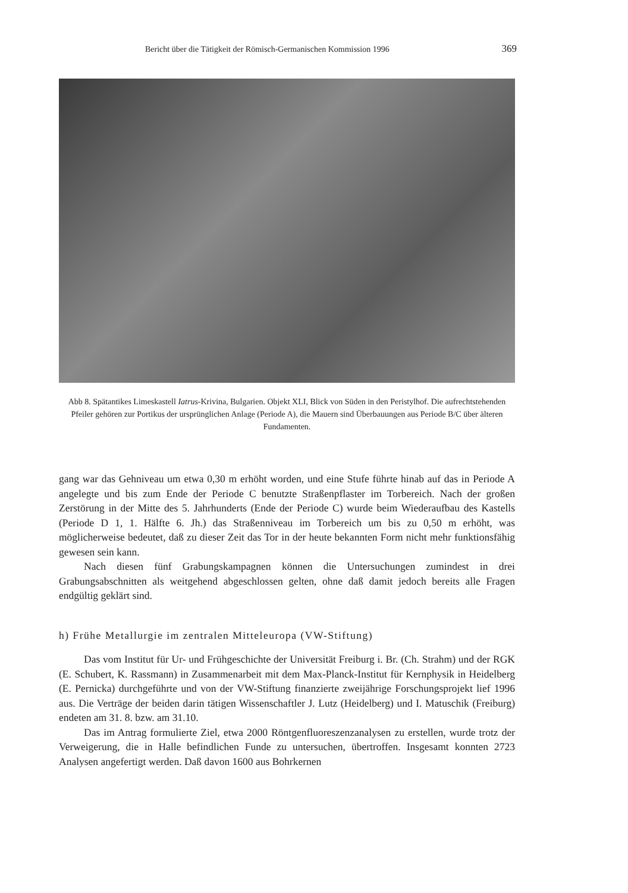Bericht über die Tätigkeit der Römisch-Germanischen Kommission 1996 369
Abb 8. Spätantikes Limeskastell Iatrus-Krivina, Bulgarien. Objekt XLI, Blick von Süden in den Peristylhof. Die aufrechtstehenden Pfeiler gehören zur Portikus der ursprünglichen Anlage (Periode A), die Mauern sind Überbauungen aus Periode B/C über älteren Fundamenten.
gang war das Gehniveau um etwa 0,30 m erhöht worden, und eine Stufe führte hinab auf das in Periode A angelegte und bis zum Ende der Periode C benutzte Straßenpflaster im Torbereich. Nach der großen Zerstörung in der Mitte des 5. Jahrhunderts (Ende der Periode C) wurde beim Wiederaufbau des Kastells (Periode D 1, 1. Hälfte 6. Jh.) das Straßenniveau im Torbereich um bis zu 0,50 m erhöht, was möglicherweise bedeutet, daß zu dieser Zeit das Tor in der heute bekannten Form nicht mehr funktionsfähig gewesen sein kann.
Nach diesen fünf Grabungskampagnen können die Untersuchungen zumindest in drei Grabungsabschnitten als weitgehend abgeschlossen gelten, ohne daß damit jedoch bereits alle Fragen endgültig geklärt sind.
h) Frühe Metallurgie im zentralen Mitteleuropa (VW-Stiftung)
Das vom Institut für Ur- und Frühgeschichte der Universität Freiburg i. Br. (Ch. Strahm) und der RGK (E. Schubert, K. Rassmann) in Zusammenarbeit mit dem Max-Planck-Institut für Kernphysik in Heidelberg (E. Pernicka) durchgeführte und von der VW-Stiftung finanzierte zweijährige Forschungsprojekt lief 1996 aus. Die Verträge der beiden darin tätigen Wissenschaftler J. Lutz (Heidelberg) und I. Matuschik (Freiburg) endeten am 31. 8. bzw. am 31.10.
Das im Antrag formulierte Ziel, etwa 2000 Röntgenfluoreszenzanalysen zu erstellen, wurde trotz der Verweigerung, die in Halle befindlichen Funde zu untersuchen, übertroffen. Insgesamt konnten 2723 Analysen angefertigt werden. Daß davon 1600 aus Bohrkernen